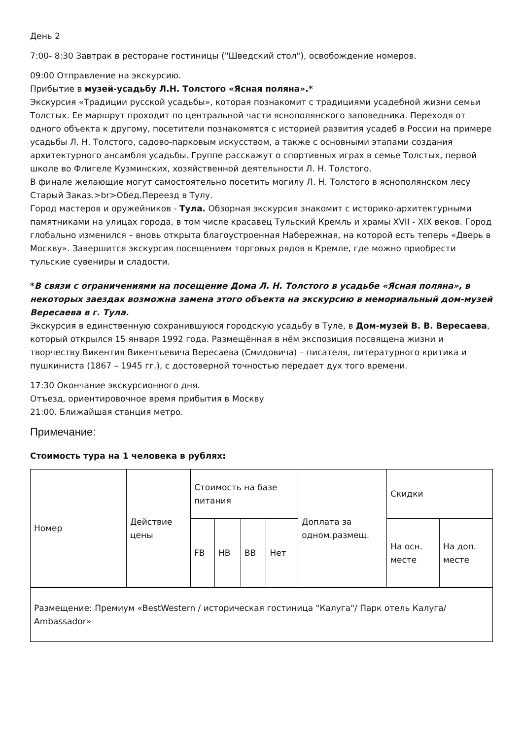День 2
7:00- 8:30 Завтрак в ресторане гостиницы ("Шведский стол"), освобождение номеров.
09:00 Отправление на экскурсию.
Прибытие в музей-усадьбу Л.Н. Толстого «Ясная поляна».*
Экскурсия «Традиции русской усадьбы», которая познакомит с традициями усадебной жизни семьи Толстых. Ее маршрут проходит по центральной части яснополянского заповедника. Переходя от одного объекта к другому, посетители познакомятся с историей развития усадеб в России на примере усадьбы Л. Н. Толстого, садово-парковым искусством, а также с основными этапами создания архитектурного ансамбля усадьбы. Группе расскажут о спортивных играх в семье Толстых, первой школе во Флигеле Кузминских, хозяйственной деятельности Л. Н. Толстого.
В финале желающие могут самостоятельно посетить могилу Л. Н. Толстого в яснополянском лесу Старый Заказ.>br>Обед.Переезд в Тулу.
Город мастеров и оружейников - Тула. Обзорная экскурсия знакомит с историко-архитектурными памятниками на улицах города, в том числе красавец Тульский Кремль и храмы XVII - XIX веков. Город глобально изменился – вновь открыта благоустроенная Набережная, на которой есть теперь «Дверь в Москву». Завершится экскурсия посещением торговых рядов в Кремле, где можно приобрести тульские сувениры и сладости.
*В связи с ограничениями на посещение Дома Л. Н. Толстого в усадьбе «Ясная поляна», в некоторых заездах возможна замена этого объекта на экскурсию в мемориальный дом-музей Вересаева в г. Тула.
Экскурсия в единственную сохранившуюся городскую усадьбу в Туле, в Дом-музей В. В. Вересаева, который открылся 15 января 1992 года. Размещённая в нём экспозиция посвящена жизни и творчеству Викентия Викентьевича Вересаева (Смидовича) – писателя, литературного критика и пушкиниста (1867 – 1945 гг.), с достоверной точностью передает дух того времени.
17:30 Окончание экскурсионного дня.
Отъезд, ориентировочное время прибытия в Москву
21:00. Ближайшая станция метро.
Примечание:
Стоимость тура на 1 человека в рублях:
| Номер | Действие цены | Стоимость на базе питания | | | | Доплата за одном.размещ. | Скидки | |
| --- | --- | --- | --- | --- | --- | --- | --- | --- |
| | | FB | HB | BB | Нет | | На осн. месте | На доп. месте |
| Размещение: Премиум «BestWestern / историческая гостиница "Калуга"/ Парк отель Калуга/ Ambassador» | | | | | | | | |